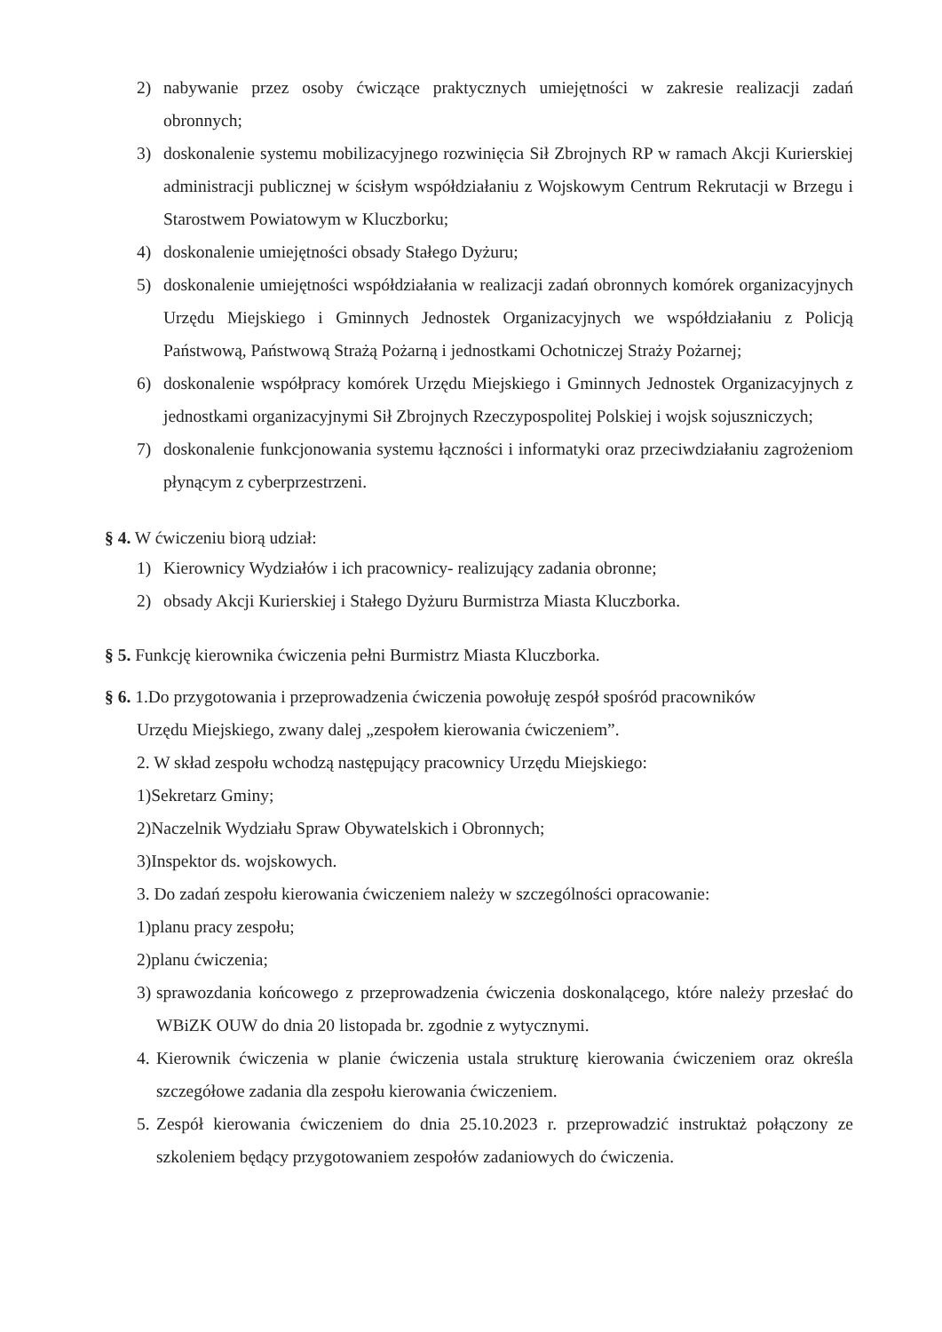2) nabywanie przez osoby ćwiczące praktycznych umiejętności w zakresie realizacji zadań obronnych;
3) doskonalenie systemu mobilizacyjnego rozwinięcia Sił Zbrojnych RP w ramach Akcji Kurierskiej administracji publicznej w ścisłym współdziałaniu z Wojskowym Centrum Rekrutacji w Brzegu i Starostwem Powiatowym w Kluczborku;
4) doskonalenie umiejętności obsady Stałego Dyżuru;
5) doskonalenie umiejętności współdziałania w realizacji zadań obronnych komórek organizacyjnych Urzędu Miejskiego i Gminnych Jednostek Organizacyjnych we współdziałaniu z Policją Państwową, Państwową Strażą Pożarną i jednostkami Ochotniczej Straży Pożarnej;
6) doskonalenie współpracy komórek Urzędu Miejskiego i Gminnych Jednostek Organizacyjnych z jednostkami organizacyjnymi Sił Zbrojnych Rzeczypospolitej Polskiej i wojsk sojuszniczych;
7) doskonalenie funkcjonowania systemu łączności i informatyki oraz przeciwdziałaniu zagrożeniom płynącym z cyberprzestrzeni.
§ 4. W ćwiczeniu biorą udział:
1) Kierownicy Wydziałów i ich pracownicy- realizujący zadania obronne;
2) obsady Akcji Kurierskiej i Stałego Dyżuru Burmistrza Miasta Kluczborka.
§ 5. Funkcję kierownika ćwiczenia pełni Burmistrz Miasta Kluczborka.
§ 6. 1.Do przygotowania i przeprowadzenia ćwiczenia powołuję zespół spośród pracowników
Urzędu Miejskiego, zwany dalej „zespołem kierowania ćwiczeniem”.
2. W skład zespołu wchodzą następujący pracownicy Urzędu Miejskiego:
1)Sekretarz Gminy;
2)Naczelnik Wydziału Spraw Obywatelskich i Obronnych;
3)Inspektor ds. wojskowych.
3. Do zadań zespołu kierowania ćwiczeniem należy w szczególności opracowanie:
1)planu pracy zespołu;
2)planu ćwiczenia;
3) sprawozdania końcowego z przeprowadzenia ćwiczenia doskonalącego, które należy przesłać do WBiZK OUW do dnia 20 listopada br. zgodnie z wytycznymi.
4. Kierownik ćwiczenia w planie ćwiczenia ustala strukturę kierowania ćwiczeniem oraz określa szczegółowe zadania dla zespołu kierowania ćwiczeniem.
5. Zespół kierowania ćwiczeniem do dnia 25.10.2023 r. przeprowadzić instruktaż połączony ze szkoleniem będący przygotowaniem zespołów zadaniowych do ćwiczenia.